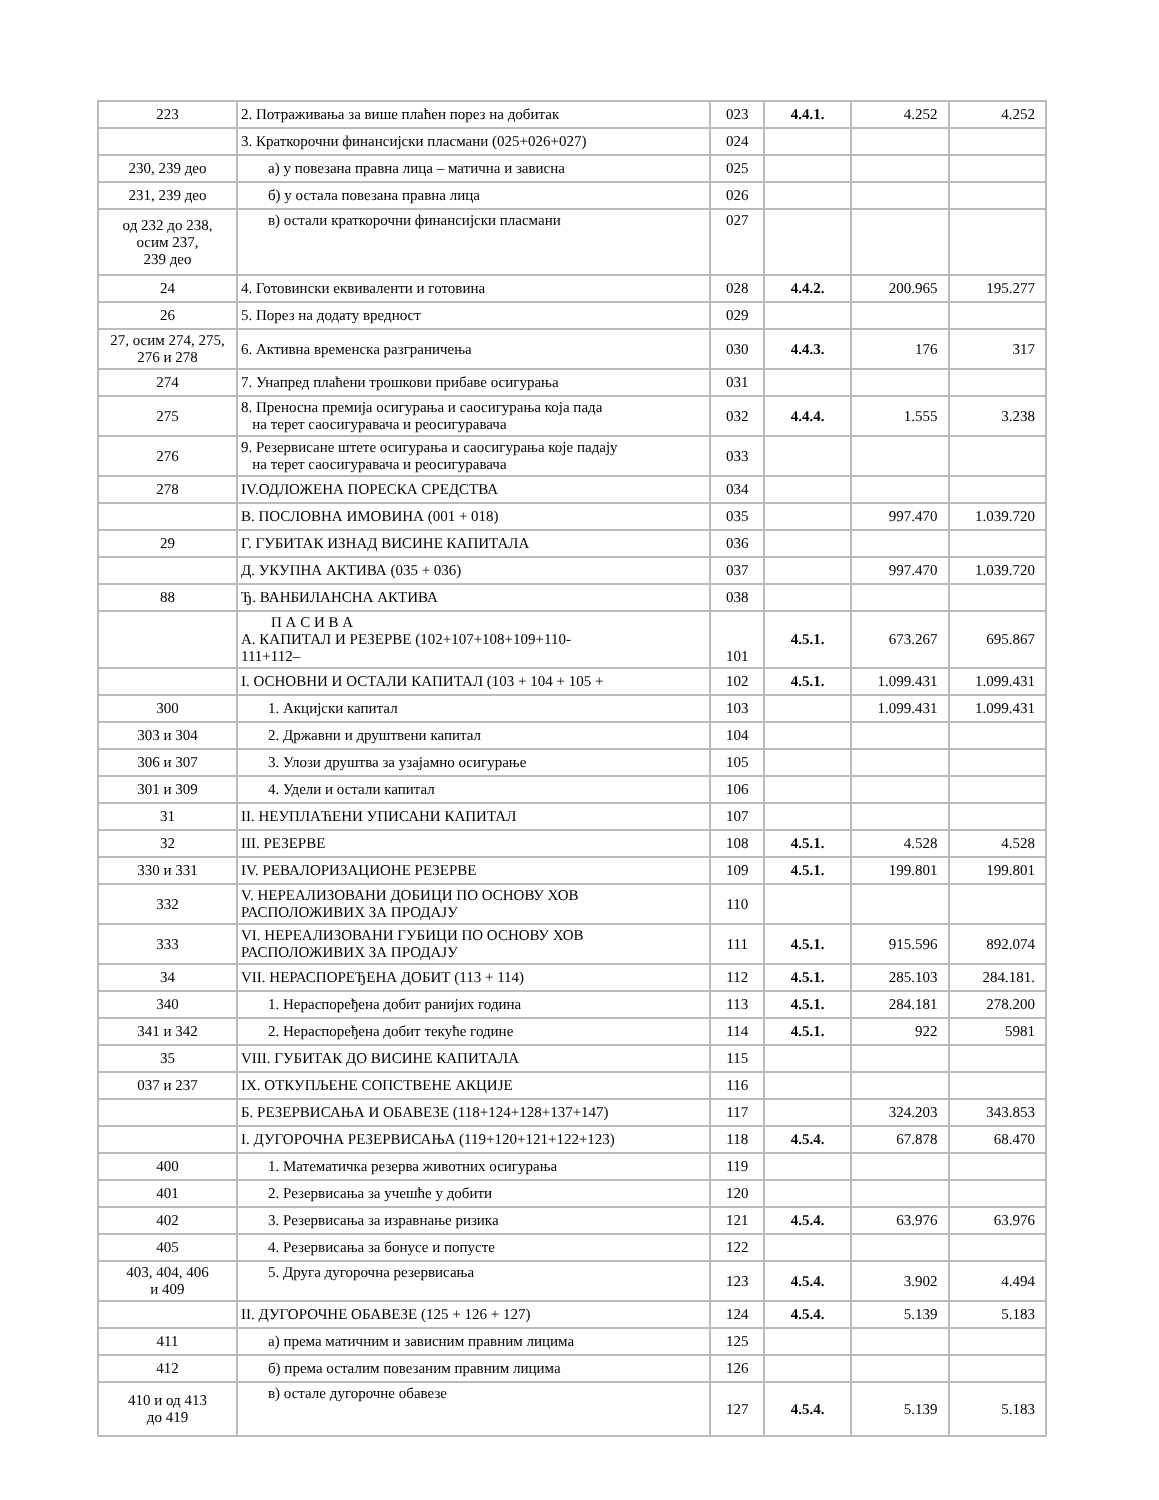| 223 | 2. Потраживања за више плаћен порез на добитак | 023 | 4.4.1. | 4.252 | 4.252 |
| | 3. Краткорочни финансијски пласмани (025+026+027) | 024 | | | |
| 230, 239 део | а) у повезана правна лица – матична и зависна | 025 | | | |
| 231, 239 део | б) у остала повезана правна лица | 026 | | | |
| од 232 до 238, осим 237, 239 део | в) остали краткорочни финансијски пласмани | 027 | | | |
| 24 | 4. Готовински еквиваленти и готовина | 028 | 4.4.2. | 200.965 | 195.277 |
| 26 | 5. Порез на додату вредност | 029 | | | |
| 27, осим 274, 275, 276 и 278 | 6. Активна временска разграничења | 030 | 4.4.3. | 176 | 317 |
| 274 | 7. Унапред плаћени трошкови прибаве осигурања | 031 | | | |
| 275 | 8. Преносна премија осигурања и саосигурања која пада на терет саосигуравача и реосигуравача | 032 | 4.4.4. | 1.555 | 3.238 |
| 276 | 9. Резервисане штете осигурања и саосигурања које падају на терет саосигуравача и реосигуравача | 033 | | | |
| 278 | IV.ОДЛОЖЕНА ПОРЕСКА СРЕДСТВА | 034 | | | |
| | В. ПОСЛОВНА ИМОВИНА (001 + 018) | 035 | | 997.470 | 1.039.720 |
| 29 | Г. ГУБИТАК ИЗНАД ВИСИНЕ КАПИТАЛА | 036 | | | |
| | Д. УКУПНА АКТИВА (035 + 036) | 037 | | 997.470 | 1.039.720 |
| 88 | Ђ. ВАНБИЛАНСНА АКТИВА | 038 | | | |
| | П А С И В А А. КАПИТАЛ И РЕЗЕРВЕ (102+107+108+109+110- 111+112– | 101 | 4.5.1. | 673.267 | 695.867 |
| | I. ОСНОВНИ И ОСТАЛИ КАПИТАЛ (103 + 104 + 105 + | 102 | 4.5.1. | 1.099.431 | 1.099.431 |
| 300 | 1. Акцијски капитал | 103 | | 1.099.431 | 1.099.431 |
| 303 и 304 | 2. Државни и друштвени капитал | 104 | | | |
| 306 и 307 | 3. Улози друштва за узајамно осигурање | 105 | | | |
| 301 и 309 | 4. Удели и остали капитал | 106 | | | |
| 31 | II. НЕУПЛАЋЕНИ УПИСАНИ КАПИТАЛ | 107 | | | |
| 32 | III. РЕЗЕРВЕ | 108 | 4.5.1. | 4.528 | 4.528 |
| 330 и 331 | IV. РЕВАЛОРИЗАЦИОНЕ РЕЗЕРВЕ | 109 | 4.5.1. | 199.801 | 199.801 |
| 332 | V. НЕРЕАЛИЗОВАНИ ДОБИЦИ ПО ОСНОВУ ХОВ РАСПОЛОЖИВИХ ЗА ПРОДАЈУ | 110 | | | |
| 333 | VI. НЕРЕАЛИЗОВАНИ ГУБИЦИ ПО ОСНОВУ ХОВ РАСПОЛОЖИВИХ ЗА ПРОДАЈУ | 111 | 4.5.1. | 915.596 | 892.074 |
| 34 | VII. НЕРАСПОРЕЂЕНА ДОБИТ (113 + 114) | 112 | 4.5.1. | 285.103 | 284.181. |
| 340 | 1. Нераспоређена добит ранијих година | 113 | 4.5.1. | 284.181 | 278.200 |
| 341 и 342 | 2. Нераспоређена добит текуће године | 114 | 4.5.1. | 922 | 5981 |
| 35 | VIII. ГУБИТАК ДО ВИСИНЕ КАПИТАЛА | 115 | | | |
| 037 и 237 | IX. ОТКУПЉЕНЕ СОПСТВЕНЕ АКЦИЈЕ | 116 | | | |
| | Б. РЕЗЕРВИСАЊА И ОБАВЕЗЕ (118+124+128+137+147) | 117 | | 324.203 | 343.853 |
| | I. ДУГОРОЧНА РЕЗЕРВИСАЊА (119+120+121+122+123) | 118 | 4.5.4. | 67.878 | 68.470 |
| 400 | 1. Математичка резерва животних осигурања | 119 | | | |
| 401 | 2. Резервисања за учешће у добити | 120 | | | |
| 402 | 3. Резервисања за изравнање ризика | 121 | 4.5.4. | 63.976 | 63.976 |
| 405 | 4. Резервисања за бонусе и попусте | 122 | | | |
| 403, 404, 406 и 409 | 5. Друга дугорочна резервисања | 123 | 4.5.4. | 3.902 | 4.494 |
| | II. ДУГОРОЧНЕ ОБАВЕЗЕ (125 + 126 + 127) | 124 | 4.5.4. | 5.139 | 5.183 |
| 411 | а) према матичним и зависним правним лицима | 125 | | | |
| 412 | б) према осталим повезаним правним лицима | 126 | | | |
| 410 и од 413 до 419 | в) остале дугорочне обавезе | 127 | 4.5.4. | 5.139 | 5.183 |